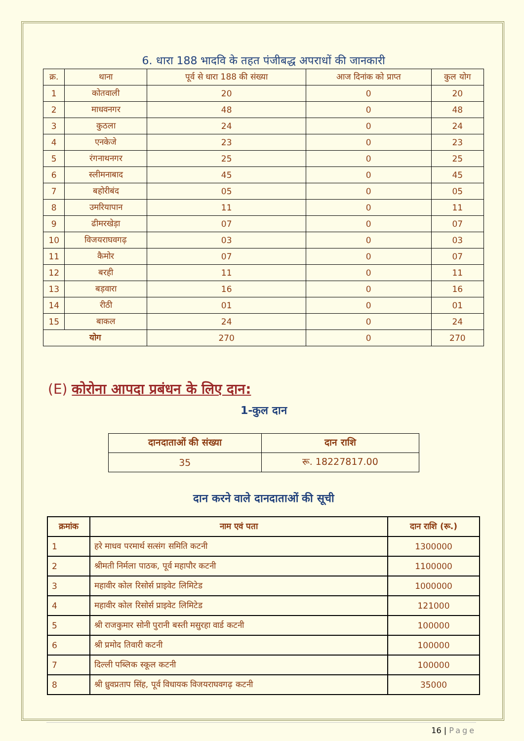6. धारा 188 भादवि के तहत पंजीबद्ध अपराधों की जानकारी
| क्र. | थाना | पूर्व से धारा 188 की संख्या | आज दिनांक को प्राप्त | कुल योग |
| --- | --- | --- | --- | --- |
| 1 | कोतवाली | 20 | 0 | 20 |
| 2 | माधवनगर | 48 | 0 | 48 |
| 3 | कुठला | 24 | 0 | 24 |
| 4 | एनकेजे | 23 | 0 | 23 |
| 5 | रंगनाथनगर | 25 | 0 | 25 |
| 6 | स्लीमनाबाद | 45 | 0 | 45 |
| 7 | बहोरीबंद | 05 | 0 | 05 |
| 8 | उमरियापान | 11 | 0 | 11 |
| 9 | ढीमरखेड़ा | 07 | 0 | 07 |
| 10 | विजयराघवगढ़ | 03 | 0 | 03 |
| 11 | कैमोर | 07 | 0 | 07 |
| 12 | बरही | 11 | 0 | 11 |
| 13 | बड़वारा | 16 | 0 | 16 |
| 14 | रीठी | 01 | 0 | 01 |
| 15 | बाकल | 24 | 0 | 24 |
| योग | | 270 | 0 | 270 |
(E) कोरोना आपदा प्रबंधन के लिए दान:
1-कुल दान
| दानदाताओं की संख्या | दान राशि |
| --- | --- |
| 35 | रू. 18227817.00 |
दान करने वाले दानदाताओं की सूची
| क्रमांक | नाम एवं पता | दान राशि (रू.) |
| --- | --- | --- |
| 1 | हरे माधव परमार्थ सत्संग समिति कटनी | 1300000 |
| 2 | श्रीमती निर्मला पाठक, पूर्व महापौर कटनी | 1100000 |
| 3 | महावीर कोल रिसोर्स प्राइवेट लिमिटेड | 1000000 |
| 4 | महावीर कोल रिसोर्स प्राइवेट लिमिटेड | 121000 |
| 5 | श्री राजकुमार सोनी पुरानी बस्ती मसुरहा वार्ड कटनी | 100000 |
| 6 | श्री प्रमोद तिवारी कटनी | 100000 |
| 7 | दिल्ली पब्लिक स्कूल कटनी | 100000 |
| 8 | श्री ध्रुवप्रताप सिंह, पूर्व विधायक विजयराघवगढ़ कटनी | 35000 |
16 | Page